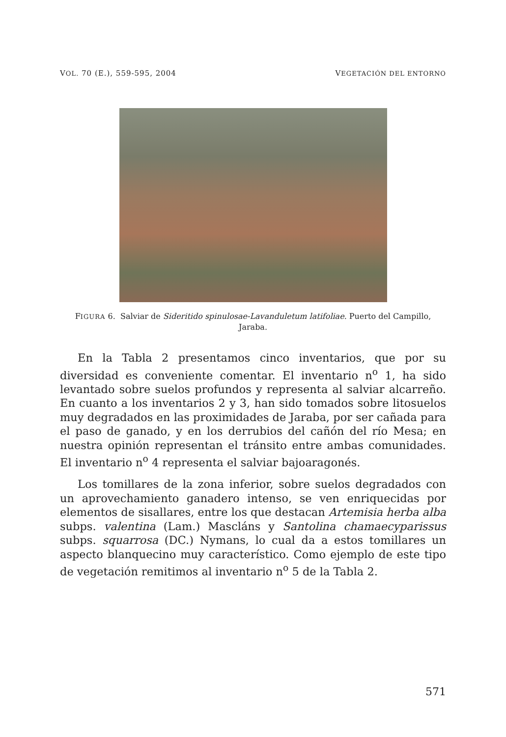VOL. 70 (E.), 559-595, 2004 VEGETACIÓN DEL ENTORNO
FIGURA 6. Salviar de Sideritido spinulosae-Lavanduletum latifoliae. Puerto del Campillo, Jaraba.
En la Tabla 2 presentamos cinco inventarios, que por su diversidad es conveniente comentar. El inventario n<sup>o</sup> 1, ha sido levantado sobre suelos profundos y representa al salviar alcarreño. En cuanto a los inventarios 2 y 3, han sido tomados sobre litosuelos muy degradados en las proximidades de Jaraba, por ser cañada para el paso de ganado, y en los derrubios del cañón del río Mesa; en nuestra opinión representan el tránsito entre ambas comunidades. El inventario n<sup>o</sup> 4 representa el salviar bajoaragonés.
Los tomillares de la zona inferior, sobre suelos degradados con un aprovechamiento ganadero intenso, se ven enriquecidas por elementos de sisallares, entre los que destacan Artemisia herba alba subps. valentina (Lam.) Mascláns y Santolina chamaecyparissus subps. squarrosa (DC.) Nymans, lo cual da a estos tomillares un aspecto blanquecino muy característico. Como ejemplo de este tipo de vegetación remitimos al inventario n<sup>o</sup> 5 de la Tabla 2.
571